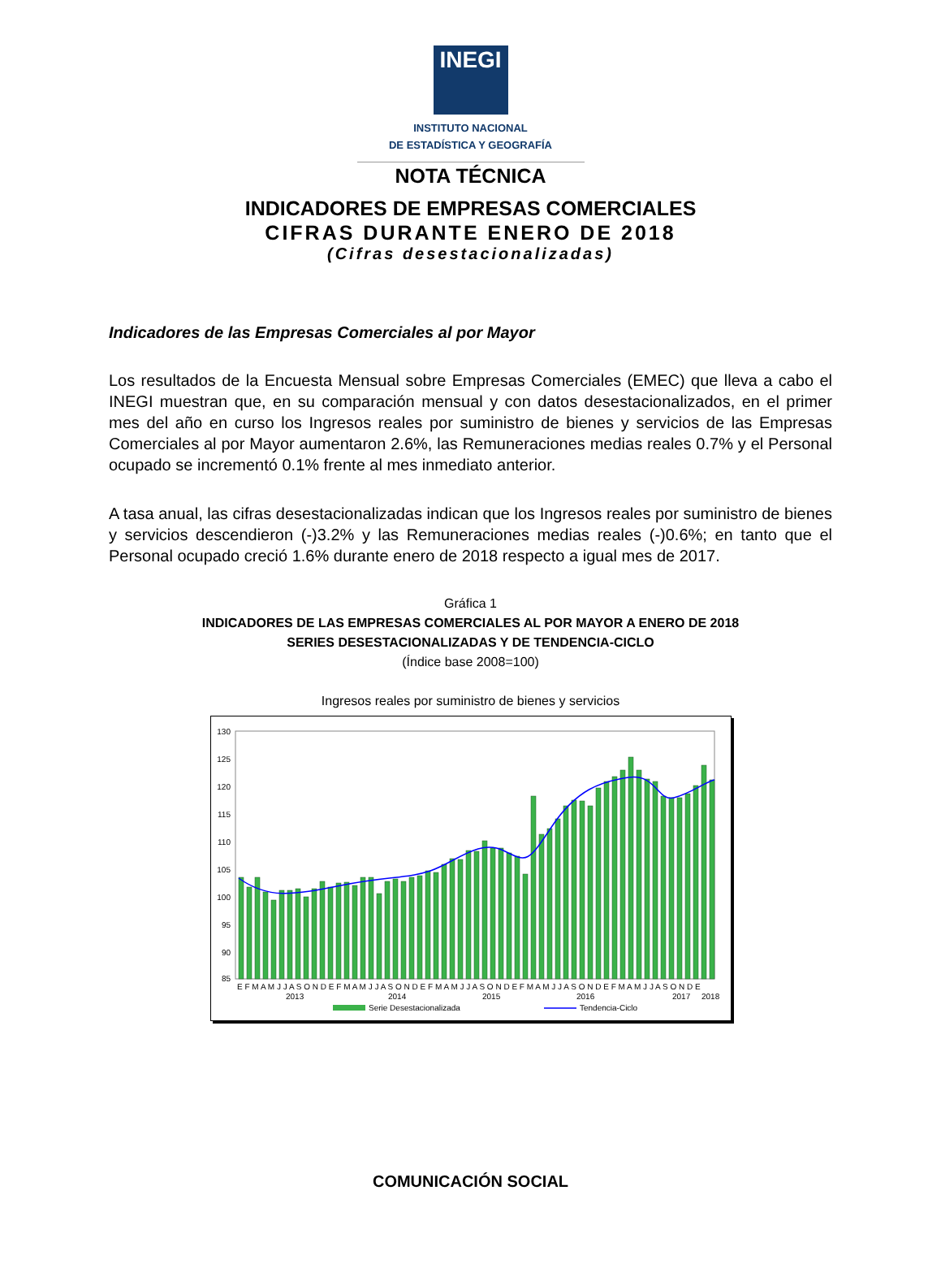INEGI
INSTITUTO NACIONAL
DE ESTADÍSTICA Y GEOGRAFÍA
NOTA TÉCNICA
INDICADORES DE EMPRESAS COMERCIALES
CIFRAS DURANTE ENERO DE 2018
(Cifras desestacionalizadas)
Indicadores de las Empresas Comerciales al por Mayor
Los resultados de la Encuesta Mensual sobre Empresas Comerciales (EMEC) que lleva a cabo el INEGI muestran que, en su comparación mensual y con datos desestacionalizados, en el primer mes del año en curso los Ingresos reales por suministro de bienes y servicios de las Empresas Comerciales al por Mayor aumentaron 2.6%, las Remuneraciones medias reales 0.7% y el Personal ocupado se incrementó 0.1% frente al mes inmediato anterior.
A tasa anual, las cifras desestacionalizadas indican que los Ingresos reales por suministro de bienes y servicios descendieron (-)3.2% y las Remuneraciones medias reales (-)0.6%; en tanto que el Personal ocupado creció 1.6% durante enero de 2018 respecto a igual mes de 2017.
Gráfica 1
INDICADORES DE LAS EMPRESAS COMERCIALES AL POR MAYOR A ENERO DE 2018
SERIES DESESTACIONALIZADAS Y DE TENDENCIA-CICLO
(Índice base 2008=100)
Ingresos reales por suministro de bienes y servicios
130
125
120
115
110
105
100
95
90
85
E F M A M J J A S O N D E F M A M J J A S O N D E F M A M J J A S O N D E F M A M J J A S O N D E F M A M J J A S O N D E
2013
2014
2015
2016
2017
2018
Serie Desestacionalizada
Tendencia-Ciclo
COMUNICACIÓN SOCIAL